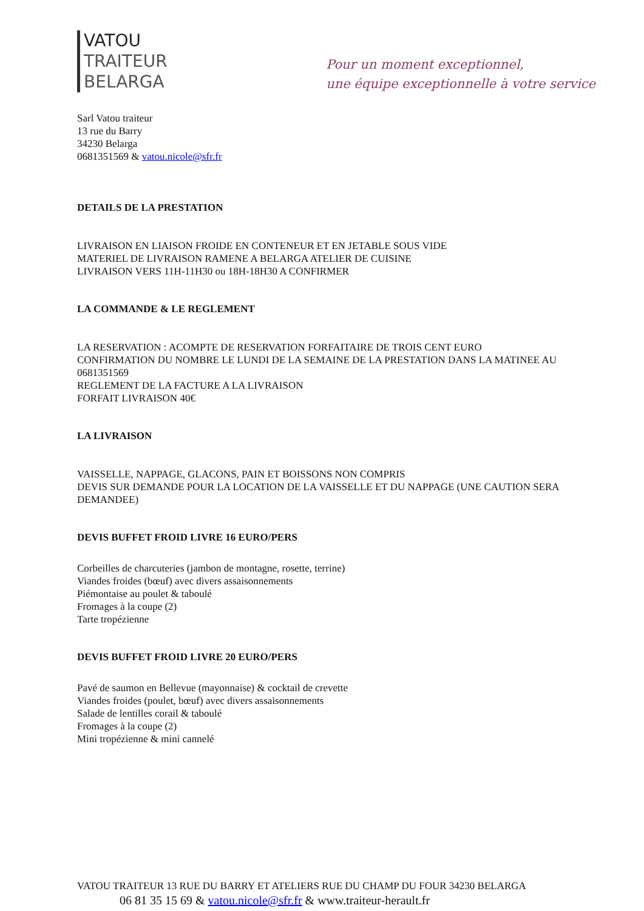VATOU
TRAITEUR
BELARGA
Pour un moment exceptionnel,
une équipe exceptionnelle à votre service
Sarl Vatou traiteur
13 rue du Barry
34230 Belarga
0681351569 & vatou.nicole@sfr.fr
DETAILS DE LA PRESTATION
LIVRAISON EN LIAISON FROIDE EN CONTENEUR ET EN JETABLE SOUS VIDE
MATERIEL DE LIVRAISON RAMENE A BELARGA ATELIER DE CUISINE
LIVRAISON VERS 11H-11H30 ou 18H-18H30 A CONFIRMER
LA COMMANDE & LE REGLEMENT
LA RESERVATION : ACOMPTE DE RESERVATION FORFAITAIRE DE TROIS CENT EURO
CONFIRMATION DU NOMBRE LE LUNDI DE LA SEMAINE DE LA PRESTATION DANS LA MATINEE AU 0681351569
REGLEMENT DE LA FACTURE A LA LIVRAISON
FORFAIT LIVRAISON 40€
LA LIVRAISON
VAISSELLE, NAPPAGE, GLACONS, PAIN ET BOISSONS NON COMPRIS
DEVIS SUR DEMANDE POUR LA LOCATION DE LA VAISSELLE ET DU NAPPAGE (UNE CAUTION SERA DEMANDEE)
DEVIS BUFFET FROID LIVRE 16 EURO/PERS
Corbeilles de charcuteries (jambon de montagne, rosette, terrine)
Viandes froides (bœuf) avec divers assaisonnements
Piémontaise au poulet & taboulé
Fromages à la coupe (2)
Tarte tropézienne
DEVIS BUFFET FROID LIVRE 20 EURO/PERS
Pavé de saumon en Bellevue (mayonnaise) & cocktail de crevette
Viandes froides (poulet, bœuf) avec divers assaisonnements
Salade de lentilles corail & taboulé
Fromages à la coupe (2)
Mini tropézienne & mini cannelé
VATOU TRAITEUR 13 RUE DU BARRY ET ATELIERS RUE DU CHAMP DU FOUR 34230 BELARGA
06 81 35 15 69 & vatou.nicole@sfr.fr & www.traiteur-herault.fr